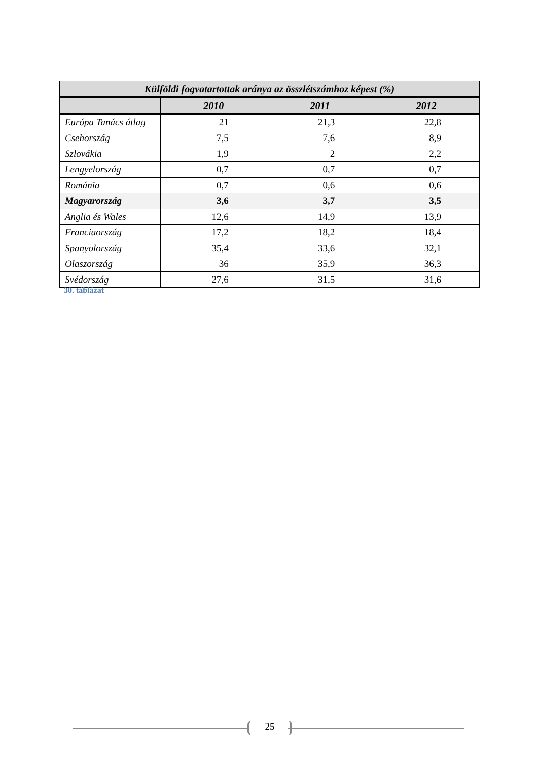| Külföldi fogvatartottak aránya az összlétszámhoz képest (%) | | | |
| --- | --- | --- | --- |
| | 2010 | 2011 | 2012 |
| Európa Tanács átlag | 21 | 21,3 | 22,8 |
| Csehország | 7,5 | 7,6 | 8,9 |
| Szlovákia | 1,9 | 2 | 2,2 |
| Lengyelország | 0,7 | 0,7 | 0,7 |
| Románia | 0,7 | 0,6 | 0,6 |
| Magyarország | 3,6 | 3,7 | 3,5 |
| Anglia és Wales | 12,6 | 14,9 | 13,9 |
| Franciaország | 17,2 | 18,2 | 18,4 |
| Spanyolország | 35,4 | 33,6 | 32,1 |
| Olaszország | 36 | 35,9 | 36,3 |
| Svédország | 27,6 | 31,5 | 31,6 |
30. táblázat
25